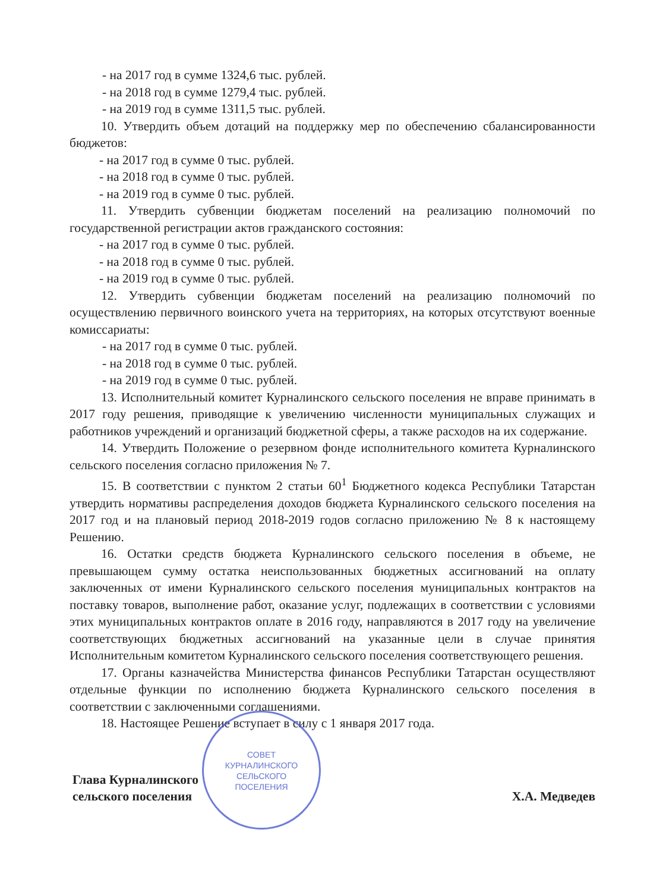- на 2017 год в сумме 1324,6 тыс. рублей.
- на 2018 год в сумме 1279,4 тыс. рублей.
- на 2019 год в сумме 1311,5 тыс. рублей.
10. Утвердить объем дотаций на поддержку мер по обеспечению сбалансированности бюджетов:
- на 2017 год в сумме 0 тыс. рублей.
- на 2018 год в сумме 0 тыс. рублей.
- на 2019 год в сумме 0 тыс. рублей.
11. Утвердить субвенции бюджетам поселений на реализацию полномочий по государственной регистрации актов гражданского состояния:
- на 2017 год в сумме 0 тыс. рублей.
- на 2018 год в сумме 0 тыс. рублей.
- на 2019 год в сумме 0 тыс. рублей.
12. Утвердить субвенции бюджетам поселений на реализацию полномочий по осуществлению первичного воинского учета на территориях, на которых отсутствуют военные комиссариаты:
- на 2017 год в сумме 0 тыс. рублей.
- на 2018 год в сумме 0 тыс. рублей.
- на 2019 год в сумме 0 тыс. рублей.
13. Исполнительный комитет Курналинского сельского поселения не вправе принимать в 2017 году решения, приводящие к увеличению численности муниципальных служащих и работников учреждений и организаций бюджетной сферы, а также расходов на их содержание.
14. Утвердить Положение о резервном фонде исполнительного комитета Курналинского сельского поселения согласно приложения № 7.
15. В соответствии с пунктом 2 статьи 60<sup>1</sup> Бюджетного кодекса Республики Татарстан утвердить нормативы распределения доходов бюджета Курналинского сельского поселения на 2017 год и на плановый период 2018-2019 годов согласно приложению № 8 к настоящему Решению.
16. Остатки средств бюджета Курналинского сельского поселения в объеме, не превышающем сумму остатка неиспользованных бюджетных ассигнований на оплату заключенных от имени Курналинского сельского поселения муниципальных контрактов на поставку товаров, выполнение работ, оказание услуг, подлежащих в соответствии с условиями этих муниципальных контрактов оплате в 2016 году, направляются в 2017 году на увеличение соответствующих бюджетных ассигнований на указанные цели в случае принятия Исполнительным комитетом Курналинского сельского поселения соответствующего решения.
17. Органы казначейства Министерства финансов Республики Татарстан осуществляют отдельные функции по исполнению бюджета Курналинского сельского поселения в соответствии с заключенными соглашениями.
18. Настоящее Решение вступает в силу с 1 января 2017 года.
Глава Курналинского
сельского поселения
Х.А. Медведев
СОВЕТ
КУРНАЛИНСКОГО
СЕЛЬСКОГО
ПОСЕЛЕНИЯ